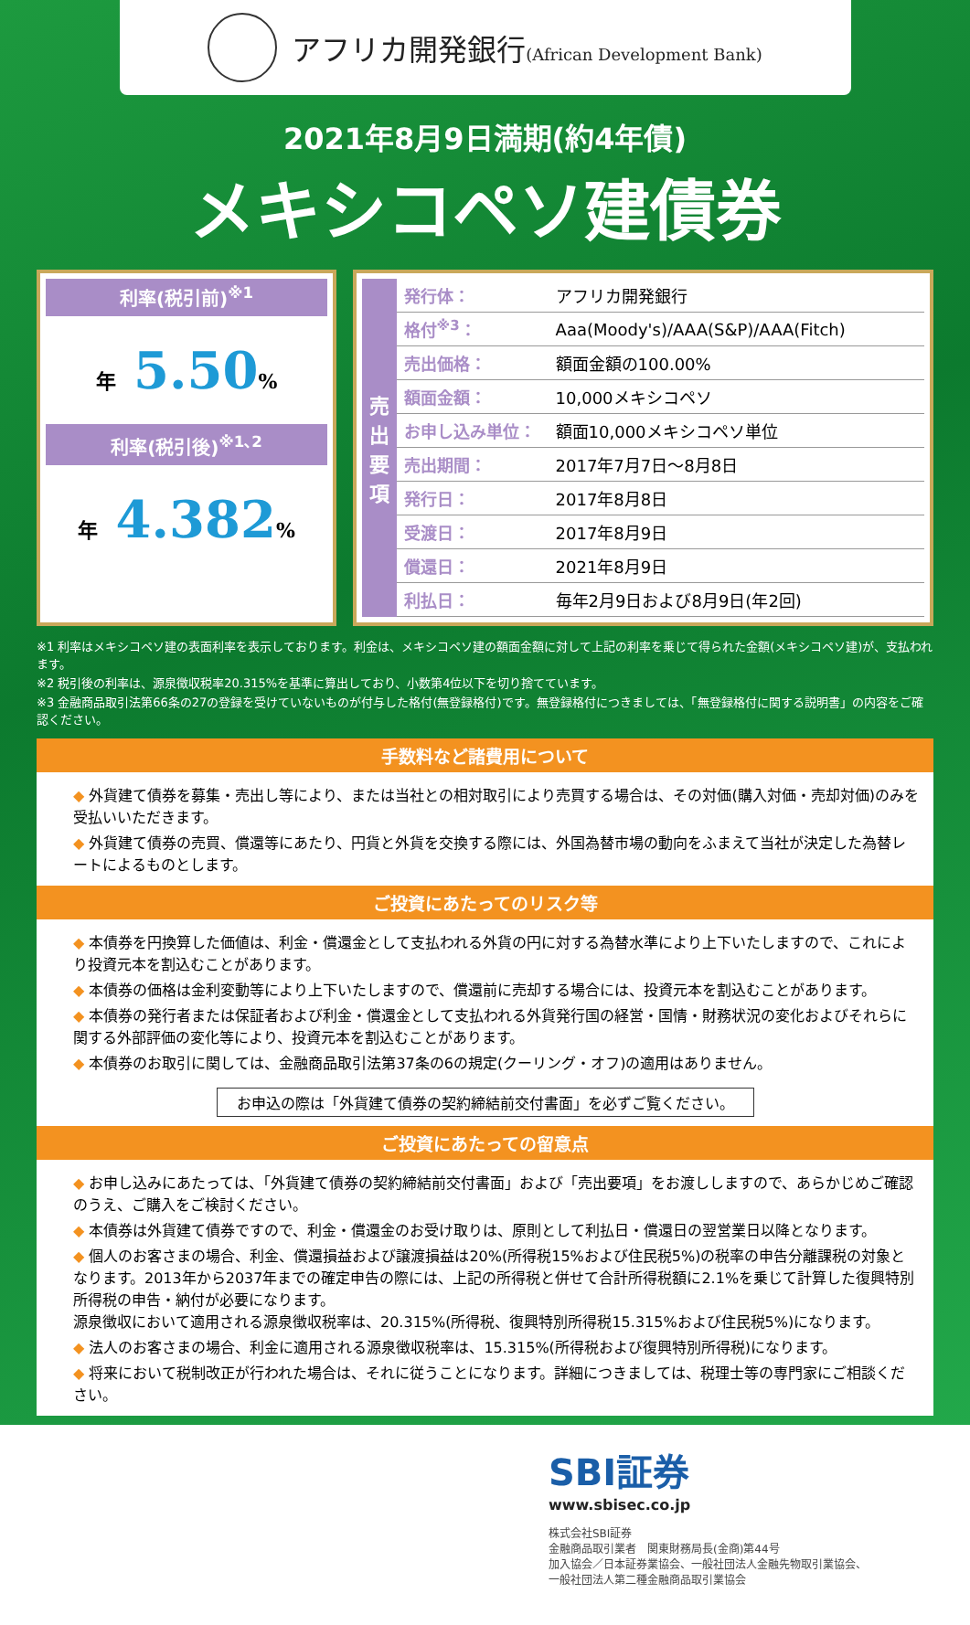アフリカ開発銀行(African Development Bank)
2021年8月9日満期(約4年債)
メキシコペソ建債券
利率(税引前)<sup>※1</sup>
年 5.50%
利率(税引後)<sup>※1､2</sup>
年 4.382%
売
出
要
項
| 発行体： | アフリカ開発銀行 |
| 格付<sup>※3</sup>： | Aaa(Moody's)/AAA(S&P)/AAA(Fitch) |
| 売出価格： | 額面金額の100.00% |
| 額面金額： | 10,000メキシコペソ |
| お申し込み単位： | 額面10,000メキシコペソ単位 |
| 売出期間： | 2017年7月7日～8月8日 |
| 発行日： | 2017年8月8日 |
| 受渡日： | 2017年8月9日 |
| 償還日： | 2021年8月9日 |
| 利払日： | 毎年2月9日および8月9日(年2回) |
※1 利率はメキシコペソ建の表面利率を表示しております。利金は、メキシコペソ建の額面金額に対して上記の利率を乗じて得られた金額(メキシコペソ建)が、支払われます。
※2 税引後の利率は、源泉徴収税率20.315%を基準に算出しており、小数第4位以下を切り捨てています。
※3 金融商品取引法第66条の27の登録を受けていないものが付与した格付(無登録格付)です。無登録格付につきましては、「無登録格付に関する説明書」の内容をご確認ください。
手数料など諸費用について
◆ 外貨建て債券を募集・売出し等により、または当社との相対取引により売買する場合は、その対価(購入対価・売却対価)のみを受払いいただきます。
◆ 外貨建て債券の売買、償還等にあたり、円貨と外貨を交換する際には、外国為替市場の動向をふまえて当社が決定した為替レートによるものとします。
ご投資にあたってのリスク等
◆ 本債券を円換算した価値は、利金・償還金として支払われる外貨の円に対する為替水準により上下いたしますので、これにより投資元本を割込むことがあります。
◆ 本債券の価格は金利変動等により上下いたしますので、償還前に売却する場合には、投資元本を割込むことがあります。
◆ 本債券の発行者または保証者および利金・償還金として支払われる外貨発行国の経営・国情・財務状況の変化およびそれらに関する外部評価の変化等により、投資元本を割込むことがあります。
◆ 本債券のお取引に関しては、金融商品取引法第37条の6の規定(クーリング・オフ)の適用はありません。
お申込の際は「外貨建て債券の契約締結前交付書面」を必ずご覧ください。
ご投資にあたっての留意点
◆ お申し込みにあたっては、「外貨建て債券の契約締結前交付書面」および「売出要項」をお渡ししますので、あらかじめご確認のうえ、ご購入をご検討ください。
◆ 本債券は外貨建て債券ですので、利金・償還金のお受け取りは、原則として利払日・償還日の翌営業日以降となります。
◆ 個人のお客さまの場合、利金、償還損益および譲渡損益は20%(所得税15%および住民税5%)の税率の申告分離課税の対象となります。2013年から2037年までの確定申告の際には、上記の所得税と併せて合計所得税額に2.1%を乗じて計算した復興特別所得税の申告・納付が必要になります。
源泉徴収において適用される源泉徴収税率は、20.315%(所得税、復興特別所得税15.315%および住民税5%)になります。
◆ 法人のお客さまの場合、利金に適用される源泉徴収税率は、15.315%(所得税および復興特別所得税)になります。
◆ 将来において税制改正が行われた場合は、それに従うことになります。詳細につきましては、税理士等の専門家にご相談ください。
SBI証券
www.sbisec.co.jp
株式会社SBI証券
金融商品取引業者　関東財務局長(金商)第44号
加入協会／日本証券業協会、一般社団法人金融先物取引業協会、
一般社団法人第二種金融商品取引業協会